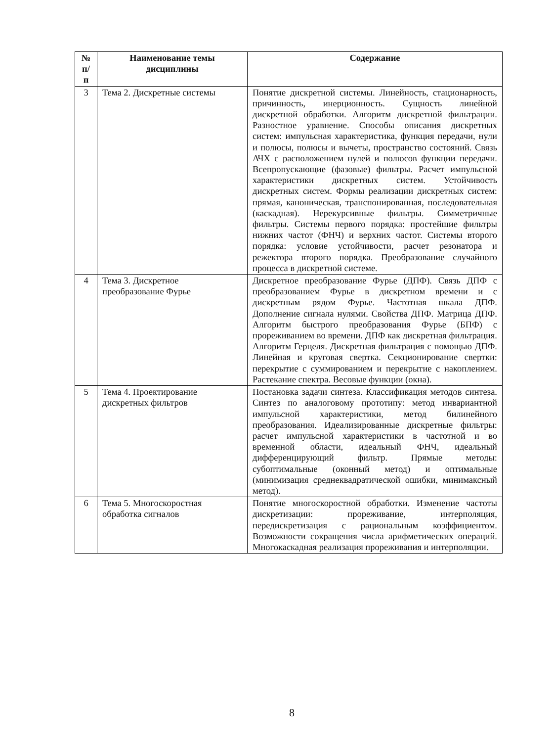| № п/п | Наименование темы дисциплины | Содержание |
| --- | --- | --- |
| 3 | Тема 2. Дискретные системы | Понятие дискретной системы. Линейность, стационарность, причинность, инерционность. Сущность линейной дискретной обработки. Алгоритм дискретной фильтрации. Разностное уравнение. Способы описания дискретных систем: импульсная характеристика, функция передачи, нули и полюсы, полюсы и вычеты, пространство состояний. Связь АЧХ с расположением нулей и полюсов функции передачи. Всепропускающие (фазовые) фильтры. Расчет импульсной характеристики дискретных систем. Устойчивость дискретных систем. Формы реализации дискретных систем: прямая, каноническая, транспонированная, последовательная (каскадная). Нерекурсивные фильтры. Симметричные фильтры. Системы первого порядка: простейшие фильтры нижних частот (ФНЧ) и верхних частот. Системы второго порядка: условие устойчивости, расчет резонатора и режектора второго порядка. Преобразование случайного процесса в дискретной системе. |
| 4 | Тема 3. Дискретное преобразование Фурье | Дискретное преобразование Фурье (ДПФ). Связь ДПФ с преобразованием Фурье в дискретном времени и с дискретным рядом Фурье. Частотная шкала ДПФ. Дополнение сигнала нулями. Свойства ДПФ. Матрица ДПФ. Алгоритм быстрого преобразования Фурье (БПФ) с прореживанием во времени. ДПФ как дискретная фильтрация. Алгоритм Герцеля. Дискретная фильтрация с помощью ДПФ. Линейная и круговая свертка. Секционирование свертки: перекрытие с суммированием и перекрытие с накоплением. Растекание спектра. Весовые функции (окна). |
| 5 | Тема 4. Проектирование дискретных фильтров | Постановка задачи синтеза. Классификация методов синтеза. Синтез по аналоговому прототипу: метод инвариантной импульсной характеристики, метод билинейного преобразования. Идеализированные дискретные фильтры: расчет импульсной характеристики в частотной и во временной области, идеальный ФНЧ, идеальный дифференцирующий фильтр. Прямые методы: субоптимальные (оконный метод) и оптимальные (минимизация среднеквадратической ошибки, минимаксный метод). |
| 6 | Тема 5. Многоскоростная обработка сигналов | Понятие многоскоростной обработки. Изменение частоты дискретизации: прореживание, интерполяция, передискретизация с рациональным коэффициентом. Возможности сокращения числа арифметических операций. Многокаскадная реализация прореживания и интерполяции. |
8